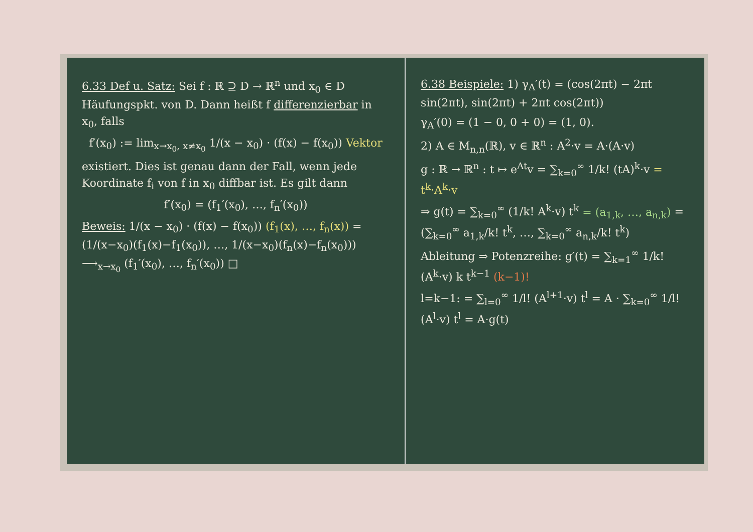6.33 Def u. Satz: Sei f : ℝ ⊇ D → ℝ<sup>n</sup> und x<sub>0</sub> ∈ D Häufungspkt. von D. Dann heißt f differenzierbar in x<sub>0</sub>, falls
f′(x<sub>0</sub>) := lim<sub>x→x<sub>0</sub>, x≠x<sub>0</sub></sub> 1/(x − x<sub>0</sub>) · (f(x) − f(x<sub>0</sub>)) Vektor
existiert. Dies ist genau dann der Fall, wenn jede Koordinate f<sub>i</sub> von f in x<sub>0</sub> diffbar ist. Es gilt dann
f′(x<sub>0</sub>) = (f<sub>1</sub>′(x<sub>0</sub>), …, f<sub>n</sub>′(x<sub>0</sub>))
Beweis: 1/(x − x<sub>0</sub>) · (f(x) − f(x<sub>0</sub>)) (f<sub>1</sub>(x), …, f<sub>n</sub>(x)) = (1/(x−x<sub>0</sub>)(f<sub>1</sub>(x)−f<sub>1</sub>(x<sub>0</sub>)), …, 1/(x−x<sub>0</sub>)(f<sub>n</sub>(x)−f<sub>n</sub>(x<sub>0</sub>))) ⟶<sub>x→x<sub>0</sub></sub> (f<sub>1</sub>′(x<sub>0</sub>), …, f<sub>n</sub>′(x<sub>0</sub>)) □
6.38 Beispiele: 1) γ<sub>A</sub>′(t) = (cos(2πt) − 2πt sin(2πt), sin(2πt) + 2πt cos(2πt))
γ<sub>A</sub>′(0) = (1 − 0, 0 + 0) = (1, 0).
2) A ∈ M<sub>n,n</sub>(ℝ), v ∈ ℝ<sup>n</sup> : A<sup>2</sup>·v = A·(A·v)
g : ℝ → ℝ<sup>n</sup> : t ↦ e<sup>At</sup>v = ∑<sub>k=0</sub><sup>∞</sup> 1/k! (tA)<sup>k</sup>·v = t<sup>k</sup>·A<sup>k</sup>·v
⇒ g(t) = ∑<sub>k=0</sub><sup>∞</sup> (1/k! A<sup>k</sup>·v) t<sup>k</sup> = (a<sub>1,k</sub>, …, a<sub>n,k</sub>) = (∑<sub>k=0</sub><sup>∞</sup> a<sub>1,k</sub>/k! t<sup>k</sup>, …, ∑<sub>k=0</sub><sup>∞</sup> a<sub>n,k</sub>/k! t<sup>k</sup>)
Ableitung ⇒ Potenzreihe: g′(t) = ∑<sub>k=1</sub><sup>∞</sup> 1/k! (A<sup>k</sup>·v) k t<sup>k−1</sup> (k−1)!
l=k−1: = ∑<sub>l=0</sub><sup>∞</sup> 1/l! (A<sup>l+1</sup>·v) t<sup>l</sup> = A · ∑<sub>k=0</sub><sup>∞</sup> 1/l! (A<sup>l</sup>·v) t<sup>l</sup> = A·g(t)